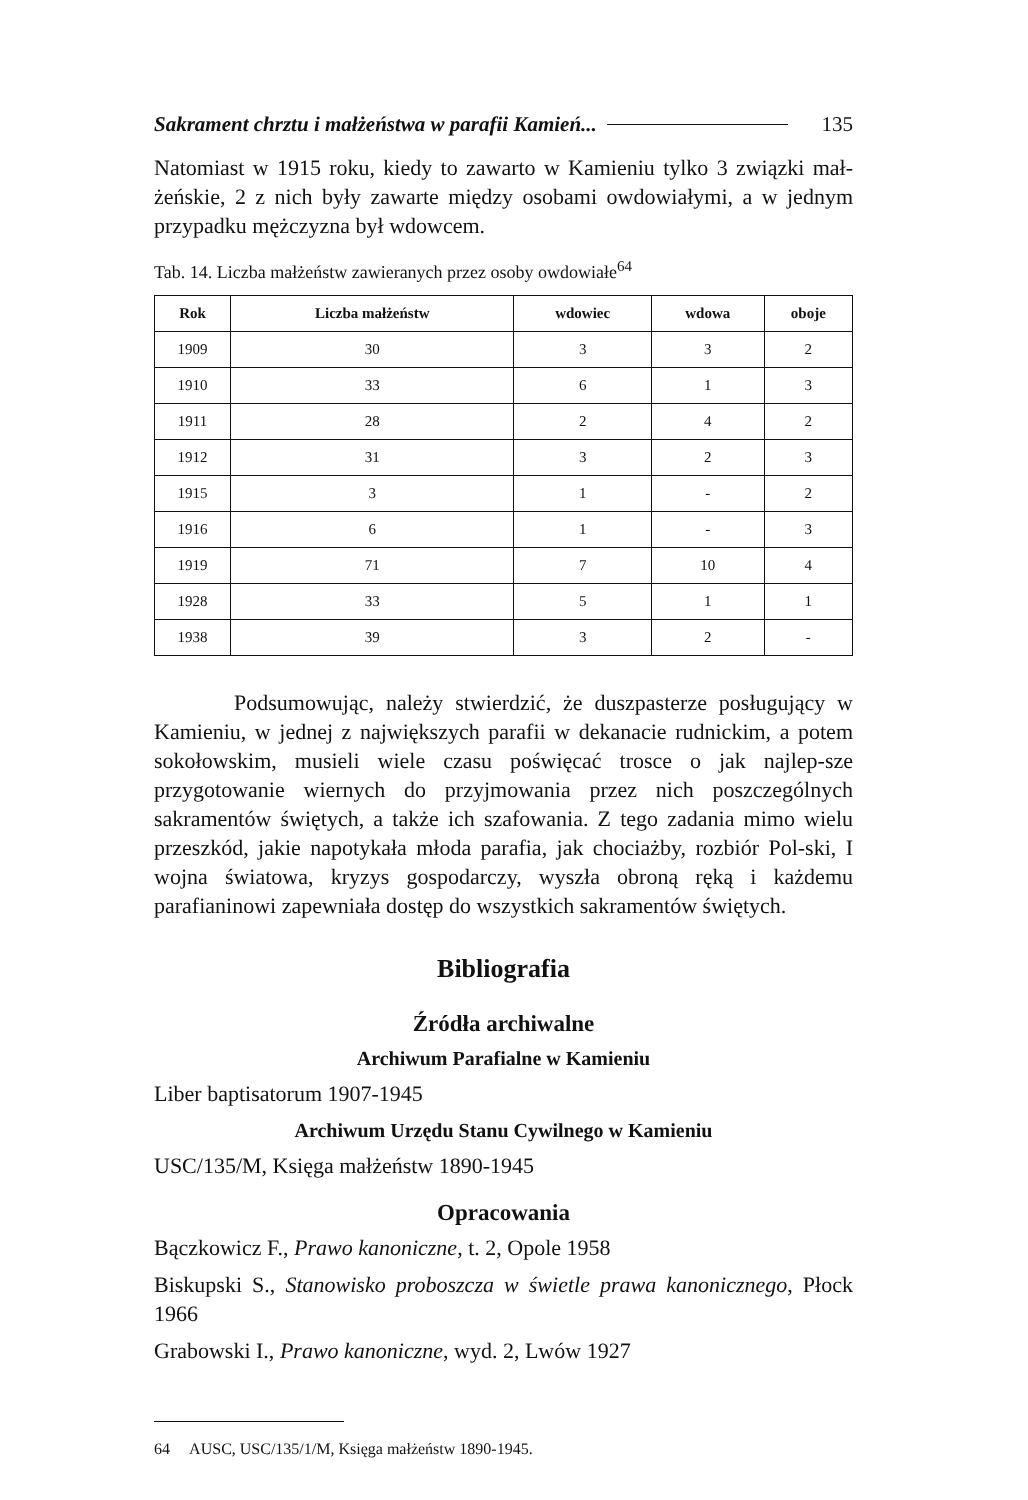Sakrament chrztu i małżeństwa w parafii Kamień... 135
Natomiast w 1915 roku, kiedy to zawarto w Kamieniu tylko 3 związki mał-żeńskie, 2 z nich były zawarte między osobami owdowiałymi, a w jednym przypadku mężczyzna był wdowcem.
Tab. 14. Liczba małżeństw zawieranych przez osoby owdowiałe<sup>64</sup>
| Rok | Liczba małżeństw | wdowiec | wdowa | oboje |
| --- | --- | --- | --- | --- |
| 1909 | 30 | 3 | 3 | 2 |
| 1910 | 33 | 6 | 1 | 3 |
| 1911 | 28 | 2 | 4 | 2 |
| 1912 | 31 | 3 | 2 | 3 |
| 1915 | 3 | 1 | - | 2 |
| 1916 | 6 | 1 | - | 3 |
| 1919 | 71 | 7 | 10 | 4 |
| 1928 | 33 | 5 | 1 | 1 |
| 1938 | 39 | 3 | 2 | - |
Podsumowując, należy stwierdzić, że duszpasterze posługujący w Kamieniu, w jednej z największych parafii w dekanacie rudnickim, a potem sokołowskim, musieli wiele czasu poświęcać trosce o jak najlep-sze przygotowanie wiernych do przyjmowania przez nich poszczególnych sakramentów świętych, a także ich szafowania. Z tego zadania mimo wielu przeszkód, jakie napotykała młoda parafia, jak chociażby, rozbiór Pol-ski, I wojna światowa, kryzys gospodarczy, wyszła obroną ręką i każdemu parafianinowi zapewniała dostęp do wszystkich sakramentów świętych.
Bibliografia
Źródła archiwalne
Archiwum Parafialne w Kamieniu
Liber baptisatorum 1907-1945
Archiwum Urzędu Stanu Cywilnego w Kamieniu
USC/135/M, Księga małżeństw 1890-1945
Opracowania
Bączkowicz F., Prawo kanoniczne, t. 2, Opole 1958
Biskupski S., Stanowisko proboszcza w świetle prawa kanonicznego, Płock 1966
Grabowski I., Prawo kanoniczne, wyd. 2, Lwów 1927
64 AUSC, USC/135/1/M, Księga małżeństw 1890-1945.